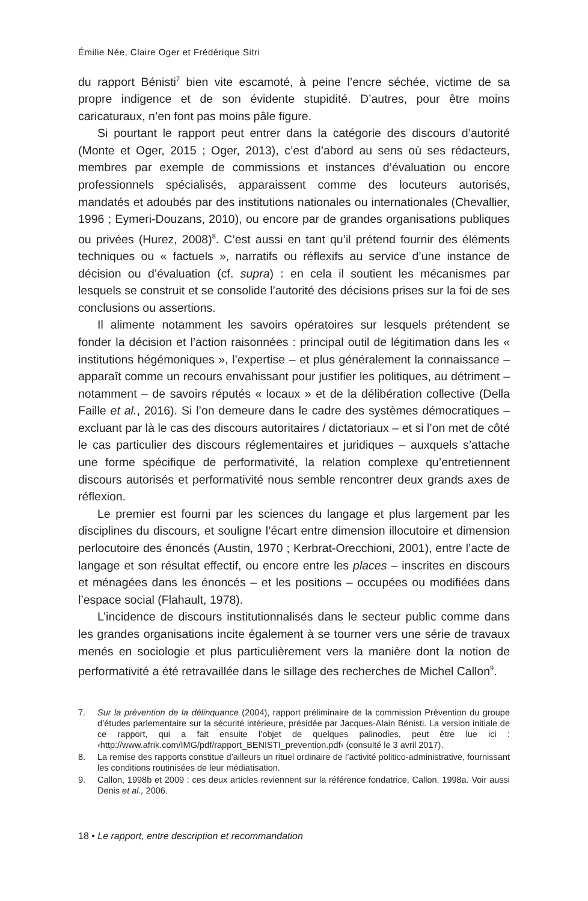Émilie Née, Claire Oger et Frédérique Sitri
du rapport Bénisti<sup>7</sup> bien vite escamoté, à peine l’encre séchée, victime de sa propre indigence et de son évidente stupidité. D’autres, pour être moins caricaturaux, n’en font pas moins pâle figure.
Si pourtant le rapport peut entrer dans la catégorie des discours d’autorité (Monte et Oger, 2015 ; Oger, 2013), c’est d’abord au sens où ses rédacteurs, membres par exemple de commissions et instances d’évaluation ou encore professionnels spécialisés, apparaissent comme des locuteurs autorisés, mandatés et adoubés par des institutions nationales ou internationales (Chevallier, 1996 ; Eymeri-Douzans, 2010), ou encore par de grandes organisations publiques ou privées (Hurez, 2008)<sup>8</sup>. C’est aussi en tant qu’il prétend fournir des éléments techniques ou « factuels », narratifs ou réflexifs au service d’une instance de décision ou d’évaluation (cf. supra) : en cela il soutient les mécanismes par lesquels se construit et se consolide l’autorité des décisions prises sur la foi de ses conclusions ou assertions.
Il alimente notamment les savoirs opératoires sur lesquels prétendent se fonder la décision et l’action raisonnées : principal outil de légitimation dans les « institutions hégémoniques », l’expertise – et plus généralement la connaissance – apparaît comme un recours envahissant pour justifier les politiques, au détriment – notamment – de savoirs réputés « locaux » et de la délibération collective (Della Faille et al., 2016). Si l’on demeure dans le cadre des systèmes démocratiques – excluant par là le cas des discours autoritaires / dictatoriaux – et si l’on met de côté le cas particulier des discours réglementaires et juridiques – auxquels s’attache une forme spécifique de performativité, la relation complexe qu’entretiennent discours autorisés et performativité nous semble rencontrer deux grands axes de réflexion.
Le premier est fourni par les sciences du langage et plus largement par les disciplines du discours, et souligne l’écart entre dimension illocutoire et dimension perlocutoire des énoncés (Austin, 1970 ; Kerbrat-Orecchioni, 2001), entre l’acte de langage et son résultat effectif, ou encore entre les places – inscrites en discours et ménagées dans les énoncés – et les positions – occupées ou modifiées dans l’espace social (Flahault, 1978).
L’incidence de discours institutionnalisés dans le secteur public comme dans les grandes organisations incite également à se tourner vers une série de travaux menés en sociologie et plus particulièrement vers la manière dont la notion de performativité a été retravaillée dans le sillage des recherches de Michel Callon<sup>9</sup>.
7. Sur la prévention de la délinquance (2004), rapport préliminaire de la commission Prévention du groupe d’études parlementaire sur la sécurité intérieure, présidée par Jacques-Alain Bénisti. La version initiale de ce rapport, qui a fait ensuite l’objet de quelques palinodies, peut être lue ici : ‹http://www.afrik.com/IMG/pdf/rapport_BENISTI_prevention.pdf› (consulté le 3 avril 2017).
8. La remise des rapports constitue d’ailleurs un rituel ordinaire de l’activité politico-administrative, fournissant les conditions routinisées de leur médiatisation.
9. Callon, 1998b et 2009 : ces deux articles reviennent sur la référence fondatrice, Callon, 1998a. Voir aussi Denis et al., 2006.
18 • Le rapport, entre description et recommandation